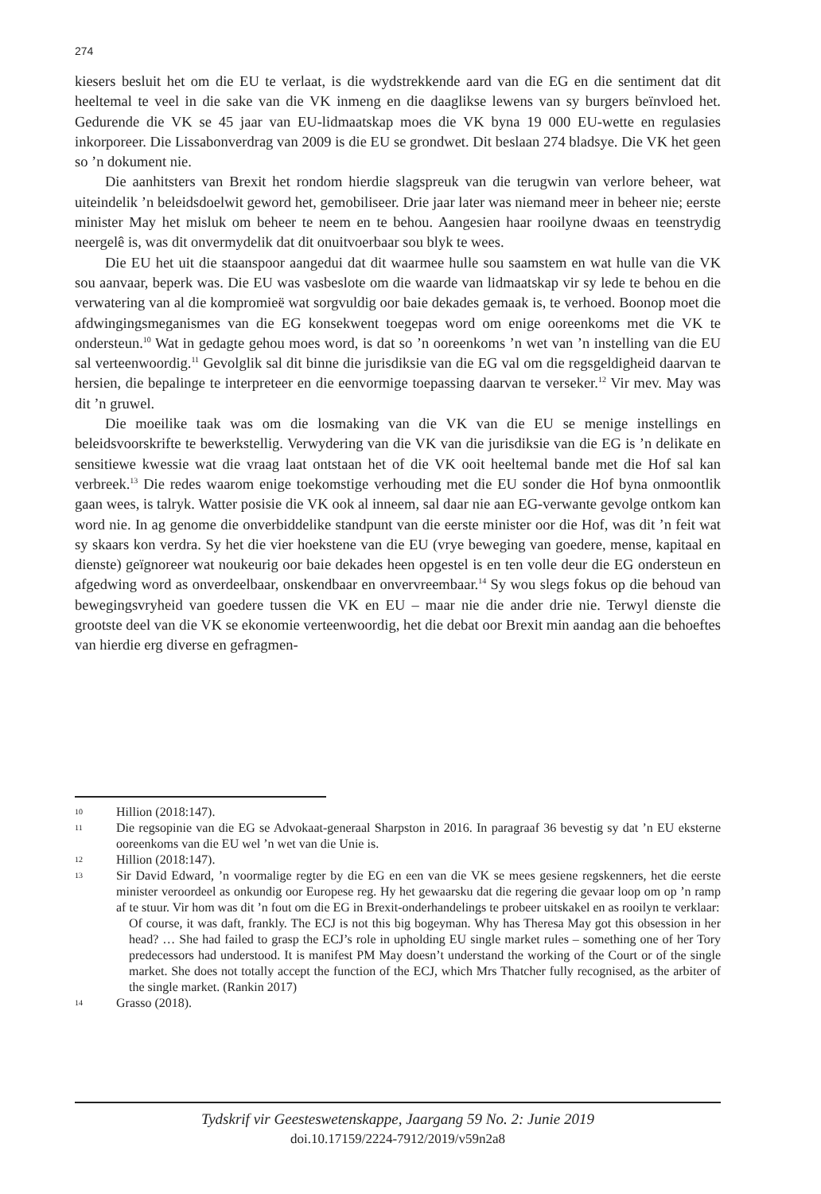274
kiesers besluit het om die EU te verlaat, is die wydstrekkende aard van die EG en die sentiment dat dit heeltemal te veel in die sake van die VK inmeng en die daaglikse lewens van sy burgers beïnvloed het. Gedurende die VK se 45 jaar van EU-lidmaatskap moes die VK byna 19 000 EU-wette en regulasies inkorporeer. Die Lissabonverdrag van 2009 is die EU se grondwet. Dit beslaan 274 bladsye. Die VK het geen so ’n dokument nie.
Die aanhitsters van Brexit het rondom hierdie slagspreuk van die terugwin van verlore beheer, wat uiteindelik ’n beleidsdoelwit geword het, gemobiliseer. Drie jaar later was niemand meer in beheer nie; eerste minister May het misluk om beheer te neem en te behou. Aangesien haar rooilyne dwaas en teenstrydig neergelê is, was dit onvermydelik dat dit onuitvoerbaar sou blyk te wees.
Die EU het uit die staanspoor aangedui dat dit waarmee hulle sou saamstem en wat hulle van die VK sou aanvaar, beperk was. Die EU was vasbeslote om die waarde van lidmaatskap vir sy lede te behou en die verwatering van al die kompromieë wat sorgvuldig oor baie dekades gemaak is, te verhoed. Boonop moet die afdwingingsmeganismes van die EG konsekwent toegepas word om enige ooreenkoms met die VK te ondersteun.<sup>10</sup> Wat in gedagte gehou moes word, is dat so ’n ooreenkoms ’n wet van ’n instelling van die EU sal verteenwoordig.<sup>11</sup> Gevolglik sal dit binne die jurisdiksie van die EG val om die regsgeldigheid daarvan te hersien, die bepalinge te interpreteer en die eenvormige toepassing daarvan te verseker.<sup>12</sup> Vir mev. May was dit ’n gruwel.
Die moeilike taak was om die losmaking van die VK van die EU se menige instellings en beleidsvoorskrifte te bewerkstellig. Verwydering van die VK van die jurisdiksie van die EG is ’n delikate en sensitiewe kwessie wat die vraag laat ontstaan het of die VK ooit heeltemal bande met die Hof sal kan verbreek.<sup>13</sup> Die redes waarom enige toekomstige verhouding met die EU sonder die Hof byna onmoontlik gaan wees, is talryk. Watter posisie die VK ook al inneem, sal daar nie aan EG-verwante gevolge ontkom kan word nie. In ag genome die onverbiddelike standpunt van die eerste minister oor die Hof, was dit ’n feit wat sy skaars kon verdra. Sy het die vier hoekstene van die EU (vrye beweging van goedere, mense, kapitaal en dienste) geïgnoreer wat noukeurig oor baie dekades heen opgestel is en ten volle deur die EG ondersteun en afgedwing word as onverdeelbaar, onskendbaar en onvervreembaar.<sup>14</sup> Sy wou slegs fokus op die behoud van bewegingsvryheid van goedere tussen die VK en EU – maar nie die ander drie nie. Terwyl dienste die grootste deel van die VK se ekonomie verteenwoordig, het die debat oor Brexit min aandag aan die behoeftes van hierdie erg diverse en gefragmen-
10 Hillion (2018:147).
11 Die regsopinie van die EG se Advokaat-generaal Sharpston in 2016. In paragraaf 36 bevestig sy dat ’n EU eksterne ooreenkoms van die EU wel ’n wet van die Unie is.
12 Hillion (2018:147).
13 Sir David Edward, ’n voormalige regter by die EG en een van die VK se mees gesiene regskenners, het die eerste minister veroordeel as onkundig oor Europese reg. Hy het gewaarsku dat die regering die gevaar loop om op ’n ramp af te stuur. Vir hom was dit ’n fout om die EG in Brexit-onderhandelings te probeer uitskakel en as rooilyn te verklaar:
Of course, it was daft, frankly. The ECJ is not this big bogeyman. Why has Theresa May got this obsession in her head? … She had failed to grasp the ECJ’s role in upholding EU single market rules – something one of her Tory predecessors had understood. It is manifest PM May doesn’t understand the working of the Court or of the single market. She does not totally accept the function of the ECJ, which Mrs Thatcher fully recognised, as the arbiter of the single market. (Rankin 2017)
14 Grasso (2018).
Tydskrif vir Geesteswetenskappe, Jaargang 59 No. 2: Junie 2019
doi.10.17159/2224-7912/2019/v59n2a8